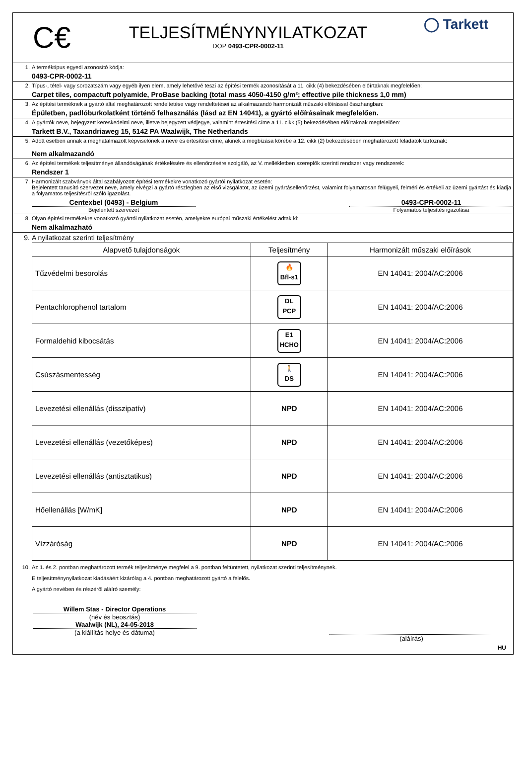C€
TELJESÍTMÉNYNYILATKOZAT
DOP 0493-CPR-0002-11
◯ Tarkett
1. A terméktípus egyedi azonosító kódja:
0493-CPR-0002-11
2. Típus-, tétel- vagy sorozatszám vagy egyéb ilyen elem, amely lehetővé teszi az építési termék azonosítását a 11. cikk (4) bekezdésében előírtaknak megfelelően:
Carpet tiles, compactuft polyamide, ProBase backing (total mass 4050-4150 g/m²; effective pile thickness 1,0 mm)
3. Az építési terméknek a gyártó által meghatározott rendeltetése vagy rendeltetései az alkalmazandó harmonizált műszaki előírással összhangban:
Épületben, padlóburkolatként történő felhasználás (lásd az EN 14041), a gyártó előírásainak megfelelően.
4. A gyártók neve, bejegyzett kereskedelmi neve, illetve bejegyzett védjegye, valamint értesítési címe a 11. cikk (5) bekezdésében előírtaknak megfelelően:
Tarkett B.V., Taxandriaweg 15, 5142 PA Waalwijk, The Netherlands
5. Adott esetben annak a meghatalmazott képviselőnek a neve és értesítési címe, akinek a megbízása körébe a 12. cikk (2) bekezdésében meghatározott feladatok tartoznak:
Nem alkalmazandó
6. Az építési termékek teljesítménye állandóságának értékelésére és ellenőrzésére szolgáló, az V. mellékletben szereplők szerinti rendszer vagy rendszerek:
Rendszer 1
7. Harmonizált szabványok által szabályozott építési termékekre vonatkozó gyártói nyilatkozat esetén:
Bejelentett tanusító szervezet neve, amely elvégzi a gyártó részlegben az első vizsgálatot, az üzemi gyártásellenőrzést, valamint folyamatosan felügyeli, felméri és értékeli az üzemi gyártást és kiadja a folyamatos teljesítésről szóló igazolást.
Centexbel (0493) - Belgium
Bejelentett szervezet
0493-CPR-0002-11
Folyamatos teljesítés igazolása
8. Olyan építési termékekre vonatkozó gyártói nyilatkozat esetén, amelyekre európai műszaki értékelést adtak ki:
Nem alkalmazható
9. A nyilatkozat szerinti teljesítmény
| Alapvető tulajdonságok | Teljesítmény | Harmonizált műszaki előírások |
| --- | --- | --- |
| Tűzvédelmi besorolás | 🔥 Bfl-s1 | EN 14041: 2004/AC:2006 |
| Pentachlorophenol tartalom | DL PCP | EN 14041: 2004/AC:2006 |
| Formaldehid kibocsátás | E1 HCHO | EN 14041: 2004/AC:2006 |
| Csúszásmentesség | 🚶 DS | EN 14041: 2004/AC:2006 |
| Levezetési ellenállás (disszipatív) | NPD | EN 14041: 2004/AC:2006 |
| Levezetési ellenállás (vezetőképes) | NPD | EN 14041: 2004/AC:2006 |
| Levezetési ellenállás (antisztatikus) | NPD | EN 14041: 2004/AC:2006 |
| Hőellenállás [W/mK] | NPD | EN 14041: 2004/AC:2006 |
| Vízzáróság | NPD | EN 14041: 2004/AC:2006 |
10. Az 1. és 2. pontban meghatározott termék teljesítménye megfelel a 9. pontban feltüntetett, nyilatkozat szerinti teljesítménynek.
E teljesítménynyilatkozat kiadásáért kizárólag a 4. pontban meghatározott gyártó a felelős.
A gyártó nevében és részéről aláíró személy:
Willem Stas - Director Operations
(név és beosztás)
Waalwijk (NL), 24-05-2018
(a kiállítás helye és dátuma)
(aláírás)
HU